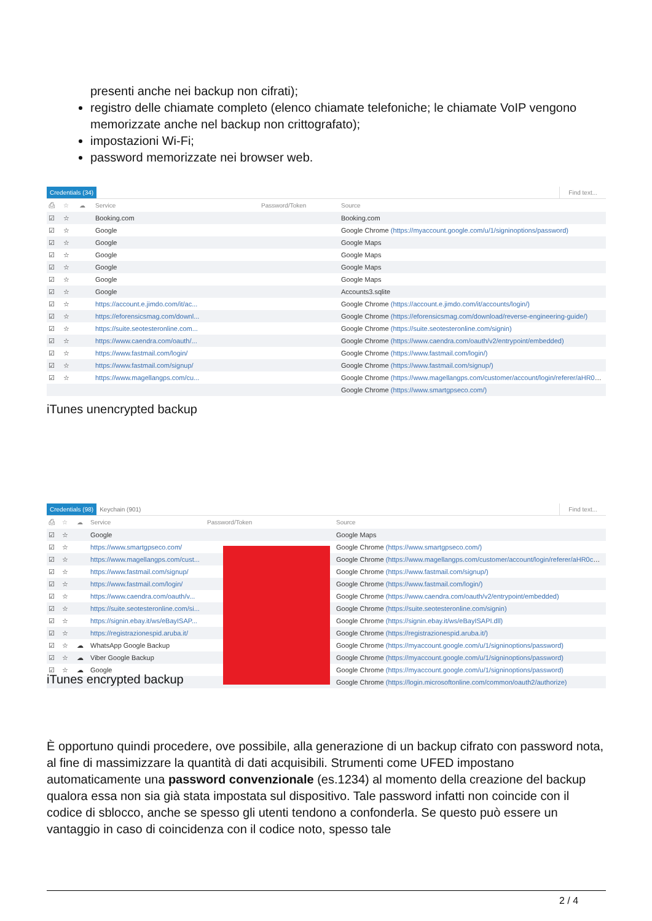presenti anche nei backup non cifrati);
registro delle chiamate completo (elenco chiamate telefoniche; le chiamate VoIP vengono memorizzate anche nel backup non crittografato);
impostazioni Wi-Fi;
password memorizzate nei browser web.
Credentials (34) Find text...
| ⎙ | ☆ | ☁ | Service | Password/Token | Source |
| --- | --- | --- | --- | --- | --- |
| ☑ | ☆ | | Booking.com | | Booking.com |
| ☑ | ☆ | | Google | | Google Chrome (https://myaccount.google.com/u/1/signinoptions/password) |
| ☑ | ☆ | | Google | | Google Maps |
| ☑ | ☆ | | Google | | Google Maps |
| ☑ | ☆ | | Google | | Google Maps |
| ☑ | ☆ | | Google | | Google Maps |
| ☑ | ☆ | | Google | | Accounts3.sqlite |
| ☑ | ☆ | | https://account.e.jimdo.com/it/ac... | | Google Chrome (https://account.e.jimdo.com/it/accounts/login/) |
| ☑ | ☆ | | https://eforensicsmag.com/downl... | | Google Chrome (https://eforensicsmag.com/download/reverse-engineering-guide/) |
| ☑ | ☆ | | https://suite.seotesteronline.com... | | Google Chrome (https://suite.seotesteronline.com/signin) |
| ☑ | ☆ | | https://www.caendra.com/oauth/... | | Google Chrome (https://www.caendra.com/oauth/v2/entrypoint/embedded) |
| ☑ | ☆ | | https://www.fastmail.com/login/ | | Google Chrome (https://www.fastmail.com/login/) |
| ☑ | ☆ | | https://www.fastmail.com/signup/ | | Google Chrome (https://www.fastmail.com/signup/) |
| ☑ | ☆ | | https://www.magellangps.com/cu... | | Google Chrome (https://www.magellangps.com/customer/account/login/referer/aHR0cHM6Ly9... |
| | | | | | Google Chrome (https://www.smartgpseco.com/) |
iTunes unencrypted backup
Credentials (98) Keychain (901) Find text...
| ⎙ | ☆ | ☁ | Service | Password/Token | Source |
| --- | --- | --- | --- | --- | --- |
| ☑ | ☆ | | Google | | Google Maps |
| ☑ | ☆ | | https://www.smartgpseco.com/ | | Google Chrome (https://www.smartgpseco.com/) |
| ☑ | ☆ | | https://www.magellangps.com/cust... | | Google Chrome (https://www.magellangps.com/customer/account/login/referer/aHR0cHM6Ly9... |
| ☑ | ☆ | | https://www.fastmail.com/signup/ | | Google Chrome (https://www.fastmail.com/signup/) |
| ☑ | ☆ | | https://www.fastmail.com/login/ | | Google Chrome (https://www.fastmail.com/login/) |
| ☑ | ☆ | | https://www.caendra.com/oauth/v... | | Google Chrome (https://www.caendra.com/oauth/v2/entrypoint/embedded) |
| ☑ | ☆ | | https://suite.seotesteronline.com/si... | | Google Chrome (https://suite.seotesteronline.com/signin) |
| ☑ | ☆ | | https://signin.ebay.it/ws/eBayISAP... | | Google Chrome (https://signin.ebay.it/ws/eBayISAPI.dll) |
| ☑ | ☆ | | https://registrazionespid.aruba.it/ | | Google Chrome (https://registrazionespid.aruba.it/) |
| ☑ | ☆ | ☁ | WhatsApp Google Backup | | Google Chrome (https://myaccount.google.com/u/1/signinoptions/password) |
| ☑ | ☆ | ☁ | Viber Google Backup | | Google Chrome (https://myaccount.google.com/u/1/signinoptions/password) |
| ☑ | ☆ | ☁ | Google | | Google Chrome (https://myaccount.google.com/u/1/signinoptions/password) |
| | | | | | Google Chrome (https://login.microsoftonline.com/common/oauth2/authorize) |
iTunes encrypted backup
È opportuno quindi procedere, ove possibile, alla generazione di un backup cifrato con password nota, al fine di massimizzare la quantità di dati acquisibili. Strumenti come UFED impostano automaticamente una password convenzionale (es.1234) al momento della creazione del backup qualora essa non sia già stata impostata sul dispositivo. Tale password infatti non coincide con il codice di sblocco, anche se spesso gli utenti tendono a confonderla. Se questo può essere un vantaggio in caso di coincidenza con il codice noto, spesso tale
2 / 4